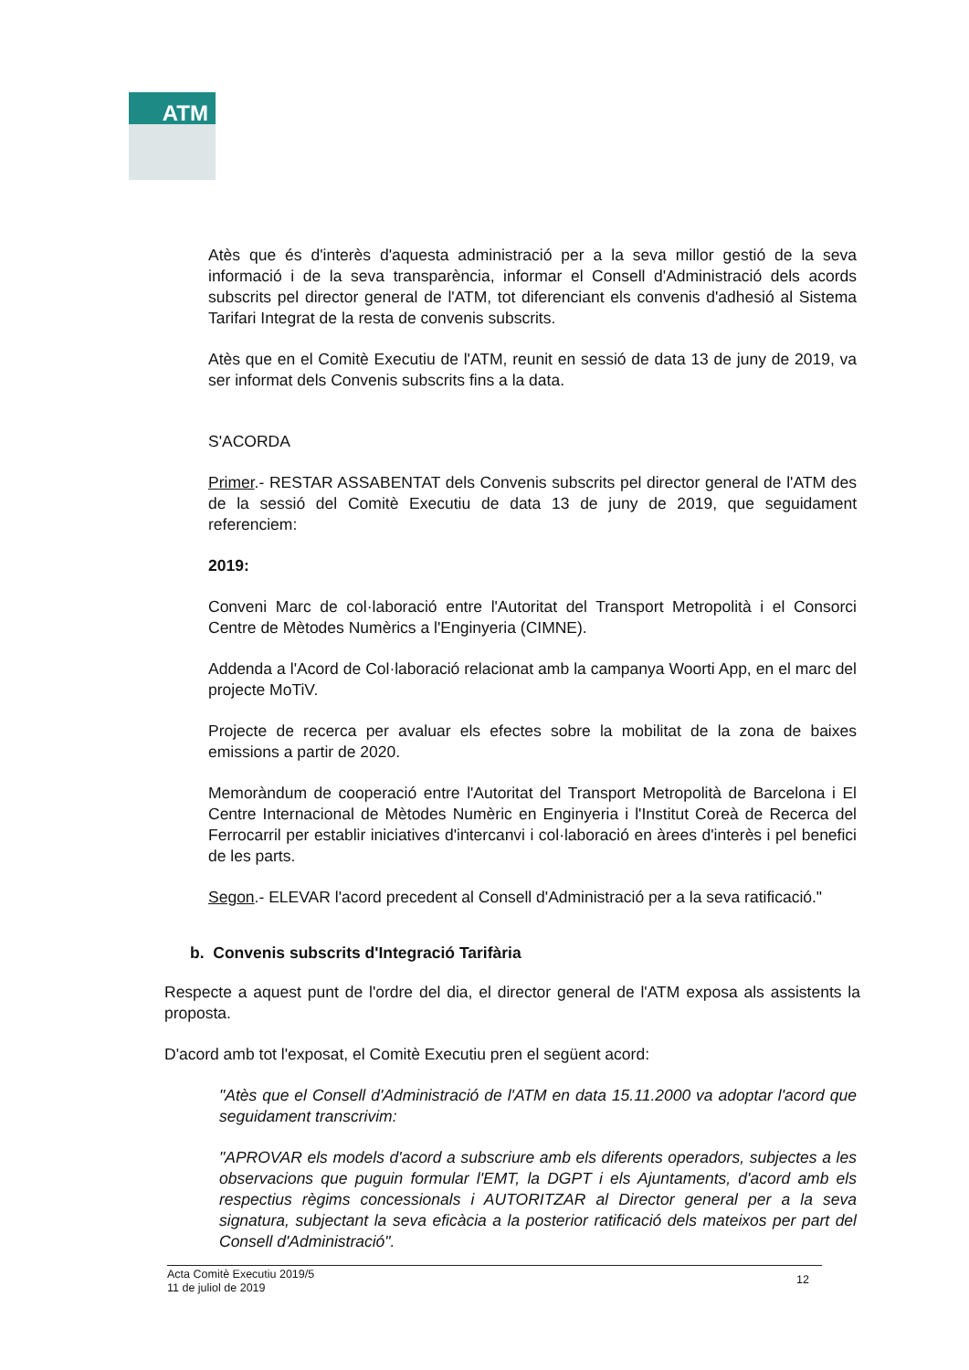ATM
Atès que és d'interès d'aquesta administració per a la seva millor gestió de la seva informació i de la seva transparència, informar el Consell d'Administració dels acords subscrits pel director general de l'ATM, tot diferenciant els convenis d'adhesió al Sistema Tarifari Integrat de la resta de convenis subscrits.
Atès que en el Comitè Executiu de l'ATM, reunit en sessió de data 13 de juny de 2019, va ser informat dels Convenis subscrits fins a la data.
S'ACORDA
Primer.- RESTAR ASSABENTAT dels Convenis subscrits pel director general de l'ATM des de la sessió del Comitè Executiu de data 13 de juny de 2019, que seguidament referenciem:
2019:
Conveni Marc de col·laboració entre l'Autoritat del Transport Metropolità i el Consorci Centre de Mètodes Numèrics a l'Enginyeria (CIMNE).
Addenda a l'Acord de Col·laboració relacionat amb la campanya Woorti App, en el marc del projecte MoTiV.
Projecte de recerca per avaluar els efectes sobre la mobilitat de la zona de baixes emissions a partir de 2020.
Memoràndum de cooperació entre l'Autoritat del Transport Metropolità de Barcelona i El Centre Internacional de Mètodes Numèric en Enginyeria i l'Institut Coreà de Recerca del Ferrocarril per establir iniciatives d'intercanvi i col·laboració en àrees d'interès i pel benefici de les parts.
Segon.- ELEVAR l'acord precedent al Consell d'Administració per a la seva ratificació."
b. Convenis subscrits d'Integració Tarifària
Respecte a aquest punt de l'ordre del dia, el director general de l'ATM exposa als assistents la proposta.
D'acord amb tot l'exposat, el Comitè Executiu pren el següent acord:
"Atès que el Consell d'Administració de l'ATM en data 15.11.2000 va adoptar l'acord que seguidament transcrivim:
"APROVAR els models d'acord a subscriure amb els diferents operadors, subjectes a les observacions que puguin formular l'EMT, la DGPT i els Ajuntaments, d'acord amb els respectius règims concessionals i AUTORITZAR al Director general per a la seva signatura, subjectant la seva eficàcia a la posterior ratificació dels mateixos per part del Consell d'Administració".
Acta Comitè Executiu 2019/5
11 de juliol de 2019 12